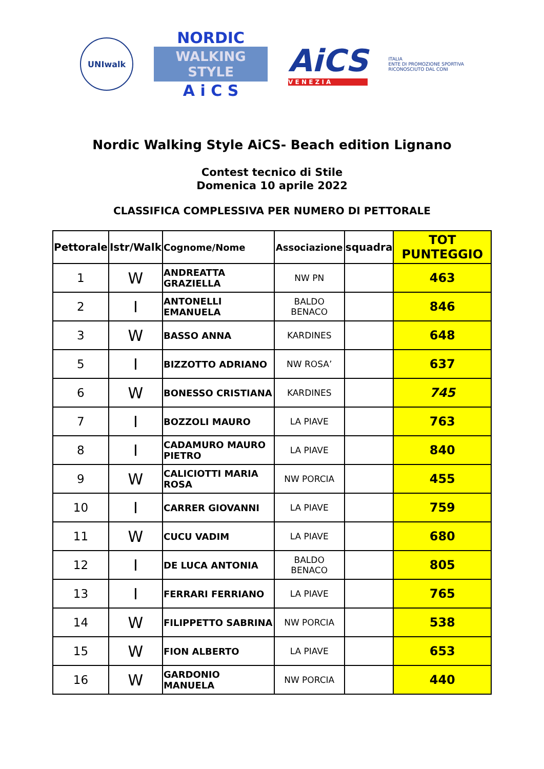UNIwalk
NORDIC
WALKING
STYLE
A i C S
AiCS
V E N E Z I A
ITALIA
ENTE DI PROMOZIONE SPORTIVA
RICONOSCIUTO DAL CONI
Nordic Walking Style AiCS- Beach edition Lignano
Contest tecnico di Stile
Domenica 10 aprile 2022
CLASSIFICA COMPLESSIVA PER NUMERO DI PETTORALE
| Pettorale | Istr/Walk | Cognome/Nome | Associazione | squadra | TOT PUNTEGGIO |
| --- | --- | --- | --- | --- | --- |
| 1 | W | ANDREATTA GRAZIELLA | NW PN | | 463 |
| 2 | I | ANTONELLI EMANUELA | BALDO BENACO | | 846 |
| 3 | W | BASSO ANNA | KARDINES | | 648 |
| 5 | I | BIZZOTTO ADRIANO | NW ROSA’ | | 637 |
| 6 | W | BONESSO CRISTIANA | KARDINES | | 745 |
| 7 | I | BOZZOLI MAURO | LA PIAVE | | 763 |
| 8 | I | CADAMURO MAURO PIETRO | LA PIAVE | | 840 |
| 9 | W | CALICIOTTI MARIA ROSA | NW PORCIA | | 455 |
| 10 | I | CARRER GIOVANNI | LA PIAVE | | 759 |
| 11 | W | CUCU VADIM | LA PIAVE | | 680 |
| 12 | I | DE LUCA ANTONIA | BALDO BENACO | | 805 |
| 13 | I | FERRARI FERRIANO | LA PIAVE | | 765 |
| 14 | W | FILIPPETTO SABRINA | NW PORCIA | | 538 |
| 15 | W | FION ALBERTO | LA PIAVE | | 653 |
| 16 | W | GARDONIO MANUELA | NW PORCIA | | 440 |